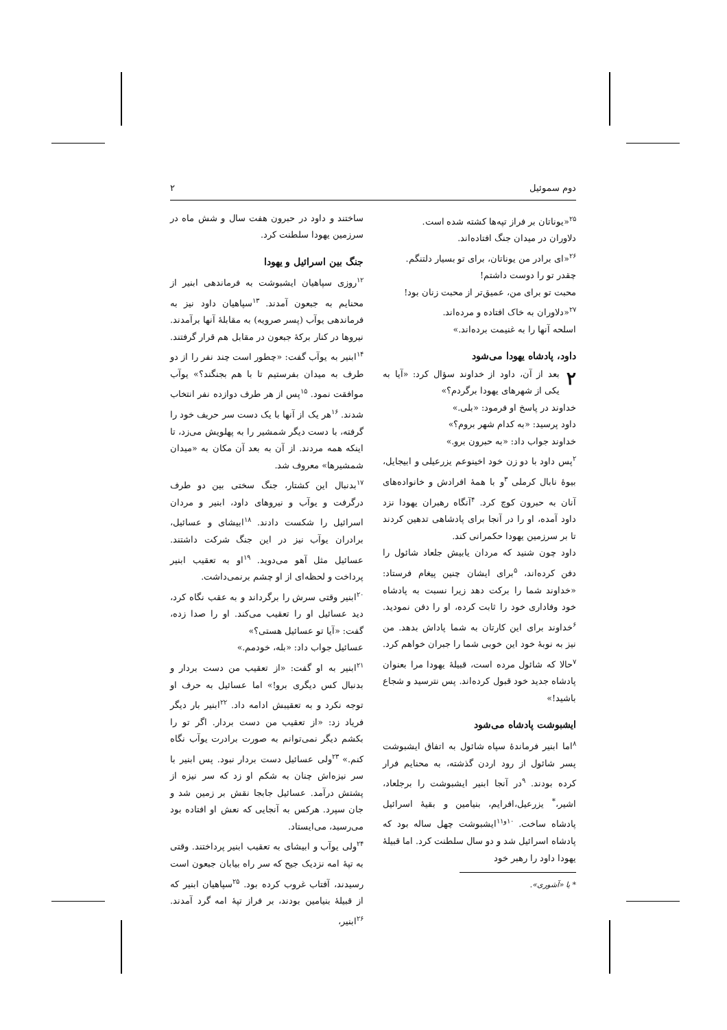دوم سموئیل ۲
<sup>۲۵</sup> «یوناتان بر فراز تپه‌ها کشته شده است.
دلاوران در میدان جنگ افتاده‌اند.
<sup>۲۶</sup> «ای برادر من یوناتان، برای تو بسیار دلتنگم.
چقدر تو را دوست داشتم!
محبت تو برای من، عمیق‌تر از محبت زنان بود!
<sup>۲۷</sup> «دلاوران به خاک افتاده و مرده‌اند.
اسلحه آنها را به غنیمت برده‌اند.»
داود، پادشاه یهودا می‌شود
۲ بعد از آن، داود از خداوند سؤال کرد: «آیا به یکی از شهرهای یهودا برگردم؟»
خداوند در پاسخ او فرمود: «بلی.»
داود پرسید: «به کدام شهر بروم؟»
خداوند جواب داد: «به حبرون برو.»
<sup>۲</sup> پس داود با دو زن خود اخینوعم یزرعیلی و ابیجایل، بیوهٔ نابال کرملی <sup>۳</sup>و با همهٔ افرادش و خانواده‌های آنان به حبرون کوچ کرد. <sup>۴</sup>آنگاه رهبران یهودا نزد داود آمده، او را در آنجا برای پادشاهی تدهین کردند تا بر سرزمین یهودا حکمرانی کند.
داود چون شنید که مردان یابیش جلعاد شائول را دفن کرده‌اند، <sup>۵</sup>برای ایشان چنین پیغام فرستاد: «خداوند شما را برکت دهد زیرا نسبت به پادشاه خود وفاداری خود را ثابت کرده، او را دفن نمودید. <sup>۶</sup>خداوند برای این کارتان به شما پاداش بدهد. من نیز به نوبهٔ خود این خوبی شما را جبران خواهم کرد. <sup>۷</sup>حالا که شائول مرده است، قبیلهٔ یهودا مرا بعنوان پادشاه جدید خود قبول کرده‌اند. پس نترسید و شجاع باشید!»
ایشبوشت پادشاه می‌شود
<sup>۸</sup> اما ابنیر فرماندهٔ سپاه شائول به اتفاق ایشبوشت پسر شائول از رود اردن گذشته، به محنایم فرار کرده بودند. <sup>۹</sup>در آنجا ابنیر ایشبوشت را برجلعاد، اشیر،<sup>*</sup> یزرعیل،افرایم، بنیامین و بقیهٔ اسرائیل پادشاه ساخت. <sup>۱۰و۱۱</sup>ایشبوشت چهل ساله بود که پادشاه اسرائیل شد و دو سال سلطنت کرد. اما قبیلهٔ یهودا داود را رهبر خود
* یا «آشوری».
ساختند و داود در حبرون هفت سال و شش ماه در سرزمین یهودا سلطنت کرد.
جنگ بین اسرائیل و یهودا
<sup>۱۲</sup> روزی سپاهیان ایشبوشت به فرماندهی ابنیر از محنایم به جبعون آمدند. <sup>۱۳</sup>سپاهیان داود نیز به فرماندهی یوآب (پسر صرویه) به مقابلهٔ آنها برآمدند. نیروها در کنار برکهٔ جبعون در مقابل هم قرار گرفتند. <sup>۱۴</sup>ابنیر به یوآب گفت: «چطور است چند نفر را از دو طرف به میدان بفرستیم تا با هم بجنگند؟» یوآب موافقت نمود. <sup>۱۵</sup>پس از هر طرف دوازده نفر انتخاب شدند. <sup>۱۶</sup>هر یک از آنها با یک دست سر حریف خود را گرفته، با دست دیگر شمشیر را به پهلویش می‌زد، تا اینکه همه مردند. از آن به بعد آن مکان به «میدان شمشیرها» معروف شد.
<sup>۱۷</sup> بدنبال این کشتار، جنگ سختی بین دو طرف درگرفت و یوآب و نیروهای داود، ابنیر و مردان اسرائیل را شکست دادند. <sup>۱۸</sup>ابیشای و عسائیل، برادران یوآب نیز در این جنگ شرکت داشتند. عسائیل مثل آهو می‌دوید. <sup>۱۹</sup>او به تعقیب ابنیر پرداخت و لحظه‌ای از او چشم برنمی‌داشت.
<sup>۲۰</sup> ابنیر وقتی سرش را برگرداند و به عقب نگاه کرد، دید عسائیل او را تعقیب می‌کند. او را صدا زده، گفت: «آیا تو عسائیل هستی؟»
عسائیل جواب داد: «بله، خودمم.»
<sup>۲۱</sup> ابنیر به او گفت: «از تعقیب من دست بردار و بدنبال کس دیگری برو!» اما عسائیل به حرف او توجه نکرد و به تعقیبش ادامه داد. <sup>۲۲</sup>ابنیر بار دیگر فریاد زد: «از تعقیب من دست بردار. اگر تو را بکشم دیگر نمی‌توانم به صورت برادرت یوآب نگاه کنم.» <sup>۲۳</sup>ولی عسائیل دست بردار نبود. پس ابنیر با سر نیزه‌اش چنان به شکم او زد که سر نیزه از پشتش درآمد. عسائیل جابجا نقش بر زمین شد و جان سپرد. هرکس به آنجایی که نعش او افتاده بود می‌رسید، می‌ایستاد.
<sup>۲۴</sup> ولی یوآب و ابیشای به تعقیب ابنیر پرداختند. وقتی به تپهٔ امه نزدیک جیح که سر راه بیابان جبعون است رسیدند، آفتاب غروب کرده بود. <sup>۲۵</sup>سپاهیان ابنیر که از قبیلهٔ بنیامین بودند، بر فراز تپهٔ امه گرد آمدند. <sup>۲۶</sup>ابنیر،